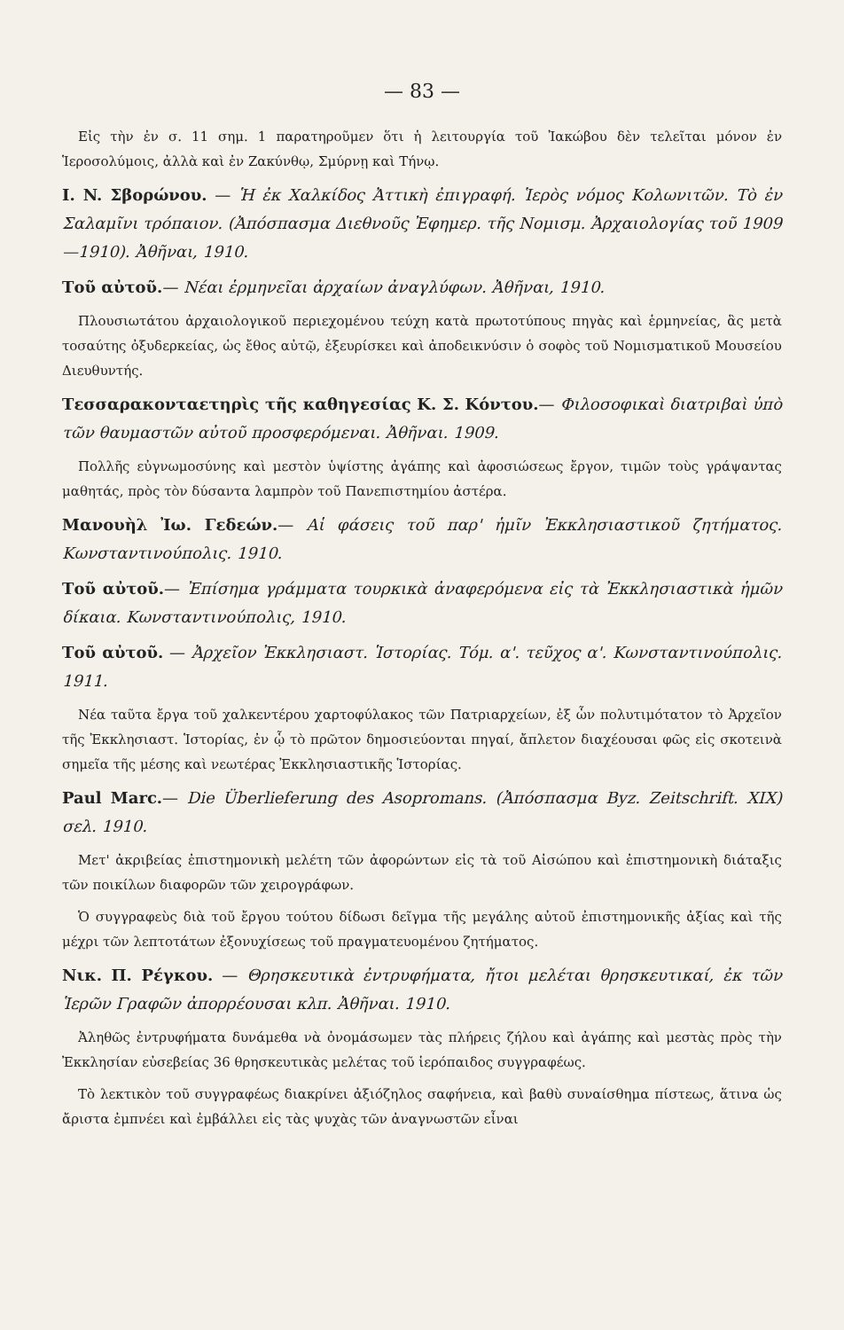— 83 —
Εἰς τὴν ἐν σ. 11 σημ. 1 παρατηροῦμεν ὅτι ἡ λειτουργία τοῦ Ἰακώβου δὲν τελεῖται μόνον ἐν Ἱεροσολύμοις, ἀλλὰ καὶ ἐν Ζακύνθῳ, Σμύρνῃ καὶ Τήνῳ.
I. N. Σβορώνου. — Ἡ ἐκ Χαλκίδος Ἀττικὴ ἐπιγραφή. Ἱερὸς νόμος Κολωνιτῶν. Τὸ ἐν Σαλαμῖνι τρόπαιον. (Ἀπόσπασμα Διεθνοῦς Ἐφημερ. τῆς Νομισμ. Ἀρχαιολογίας τοῦ 1909—1910). Ἀθῆναι, 1910.
Τοῦ αὐτοῦ.— Νέαι ἑρμηνεῖαι ἀρχαίων ἀναγλύφων. Ἀθῆναι, 1910.
Πλουσιωτάτου ἀρχαιολογικοῦ περιεχομένου τεύχη κατὰ πρωτοτύπους πηγὰς καὶ ἑρμηνείας, ἃς μετὰ τοσαύτης ὀξυδερκείας, ὡς ἔθος αὐτῷ, ἐξευρίσκει καὶ ἀποδεικνύσιν ὁ σοφὸς τοῦ Νομισματικοῦ Μουσείου Διευθυντής.
Τεσσαρακονταετηρὶς τῆς καθηγεσίας Κ. Σ. Κόντου.— Φιλοσοφικαὶ διατριβαὶ ὑπὸ τῶν θαυμαστῶν αὐτοῦ προσφερόμεναι. Ἀθῆναι. 1909.
Πολλῆς εὐγνωμοσύνης καὶ μεστὸν ὑψίστης ἀγάπης καὶ ἀφοσιώσεως ἔργον, τιμῶν τοὺς γράψαντας μαθητάς, πρὸς τὸν δύσαντα λαμπρὸν τοῦ Πανεπιστημίου ἀστέρα.
Μανουὴλ Ἰω. Γεδεών.— Αἱ φάσεις τοῦ παρ' ἡμῖν Ἐκκλησιαστικοῦ ζητήματος. Κωνσταντινούπολις. 1910.
Τοῦ αὐτοῦ.— Ἐπίσημα γράμματα τουρκικὰ ἀναφερόμενα εἰς τὰ Ἐκκλησιαστικὰ ἡμῶν δίκαια. Κωνσταντινούπολις, 1910.
Τοῦ αὐτοῦ. — Ἀρχεῖον Ἐκκλησιαστ. Ἱστορίας. Τόμ. α'. τεῦχος α'. Κωνσταντινούπολις. 1911.
Νέα ταῦτα ἔργα τοῦ χαλκεντέρου χαρτοφύλακος τῶν Πατριαρχείων, ἐξ ὧν πολυτιμότατον τὸ Ἀρχεῖον τῆς Ἐκκλησιαστ. Ἱστορίας, ἐν ᾧ τὸ πρῶτον δημοσιεύονται πηγαί, ἄπλετον διαχέουσαι φῶς εἰς σκοτεινὰ σημεῖα τῆς μέσης καὶ νεωτέρας Ἐκκλησιαστικῆς Ἱστορίας.
Paul Marc.— Die Überlieferung des Asopromans. (Ἀπόσπασμα Byz. Zeitschrift. XIX) σελ. 1910.
Μετ' ἀκριβείας ἐπιστημονικὴ μελέτη τῶν ἀφορώντων εἰς τὰ τοῦ Αἰσώπου καὶ ἐπιστημονικὴ διάταξις τῶν ποικίλων διαφορῶν τῶν χειρογράφων.
Ὁ συγγραφεὺς διὰ τοῦ ἔργου τούτου δίδωσι δεῖγμα τῆς μεγάλης αὐτοῦ ἐπιστημονικῆς ἀξίας καὶ τῆς μέχρι τῶν λεπτοτάτων ἐξονυχίσεως τοῦ πραγματευομένου ζητήματος.
Νικ. Π. Ρέγκου. — Θρησκευτικὰ ἐντρυφήματα, ἤτοι μελέται θρησκευτικαί, ἐκ τῶν Ἱερῶν Γραφῶν ἀπορρέουσαι κλπ. Ἀθῆναι. 1910.
Ἀληθῶς ἐντρυφήματα δυνάμεθα νὰ ὀνομάσωμεν τὰς πλήρεις ζήλου καὶ ἀγάπης καὶ μεστὰς πρὸς τὴν Ἐκκλησίαν εὐσεβείας 36 θρησκευτικὰς μελέτας τοῦ ἱερόπαιδος συγγραφέως.
Τὸ λεκτικὸν τοῦ συγγραφέως διακρίνει ἀξιόζηλος σαφήνεια, καὶ βαθὺ συναίσθημα πίστεως, ἅτινα ὡς ἄριστα ἐμπνέει καὶ ἐμβάλλει εἰς τὰς ψυχὰς τῶν ἀναγνωστῶν εἶναι